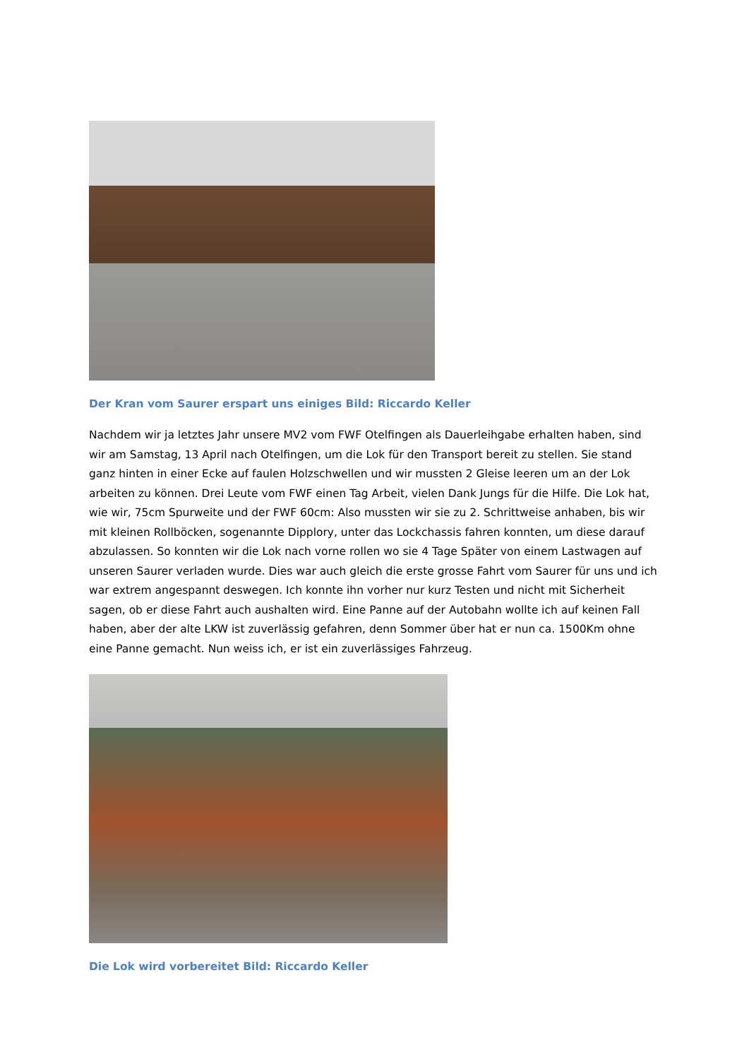Der Kran vom Saurer erspart uns einiges Bild: Riccardo Keller
Nachdem wir ja letztes Jahr unsere MV2 vom FWF Otelfingen als Dauerleihgabe erhalten haben, sind wir am Samstag, 13 April nach Otelfingen, um die Lok für den Transport bereit zu stellen. Sie stand ganz hinten in einer Ecke auf faulen Holzschwellen und wir mussten 2 Gleise leeren um an der Lok arbeiten zu können. Drei Leute vom FWF einen Tag Arbeit, vielen Dank Jungs für die Hilfe. Die Lok hat, wie wir, 75cm Spurweite und der FWF 60cm: Also mussten wir sie zu 2. Schrittweise anhaben, bis wir mit kleinen Rollböcken, sogenannte Dipplory, unter das Lockchassis fahren konnten, um diese darauf abzulassen. So konnten wir die Lok nach vorne rollen wo sie 4 Tage Später von einem Lastwagen auf unseren Saurer verladen wurde. Dies war auch gleich die erste grosse Fahrt vom Saurer für uns und ich war extrem angespannt deswegen. Ich konnte ihn vorher nur kurz Testen und nicht mit Sicherheit sagen, ob er diese Fahrt auch aushalten wird. Eine Panne auf der Autobahn wollte ich auf keinen Fall haben, aber der alte LKW ist zuverlässig gefahren, denn Sommer über hat er nun ca. 1500Km ohne eine Panne gemacht. Nun weiss ich, er ist ein zuverlässiges Fahrzeug.
Die Lok wird vorbereitet Bild: Riccardo Keller